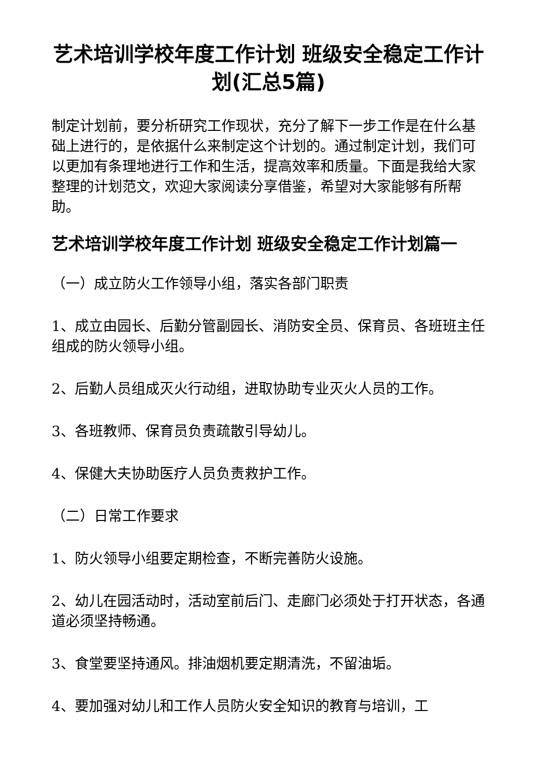艺术培训学校年度工作计划 班级安全稳定工作计划(汇总5篇)
制定计划前，要分析研究工作现状，充分了解下一步工作是在什么基础上进行的，是依据什么来制定这个计划的。通过制定计划，我们可以更加有条理地进行工作和生活，提高效率和质量。下面是我给大家整理的计划范文，欢迎大家阅读分享借鉴，希望对大家能够有所帮助。
艺术培训学校年度工作计划 班级安全稳定工作计划篇一
（一）成立防火工作领导小组，落实各部门职责
1、成立由园长、后勤分管副园长、消防安全员、保育员、各班班主任组成的防火领导小组。
2、后勤人员组成灭火行动组，进取协助专业灭火人员的工作。
3、各班教师、保育员负责疏散引导幼儿。
4、保健大夫协助医疗人员负责救护工作。
（二）日常工作要求
1、防火领导小组要定期检查，不断完善防火设施。
2、幼儿在园活动时，活动室前后门、走廊门必须处于打开状态，各通道必须坚持畅通。
3、食堂要坚持通风。排油烟机要定期清洗，不留油垢。
4、要加强对幼儿和工作人员防火安全知识的教育与培训，工